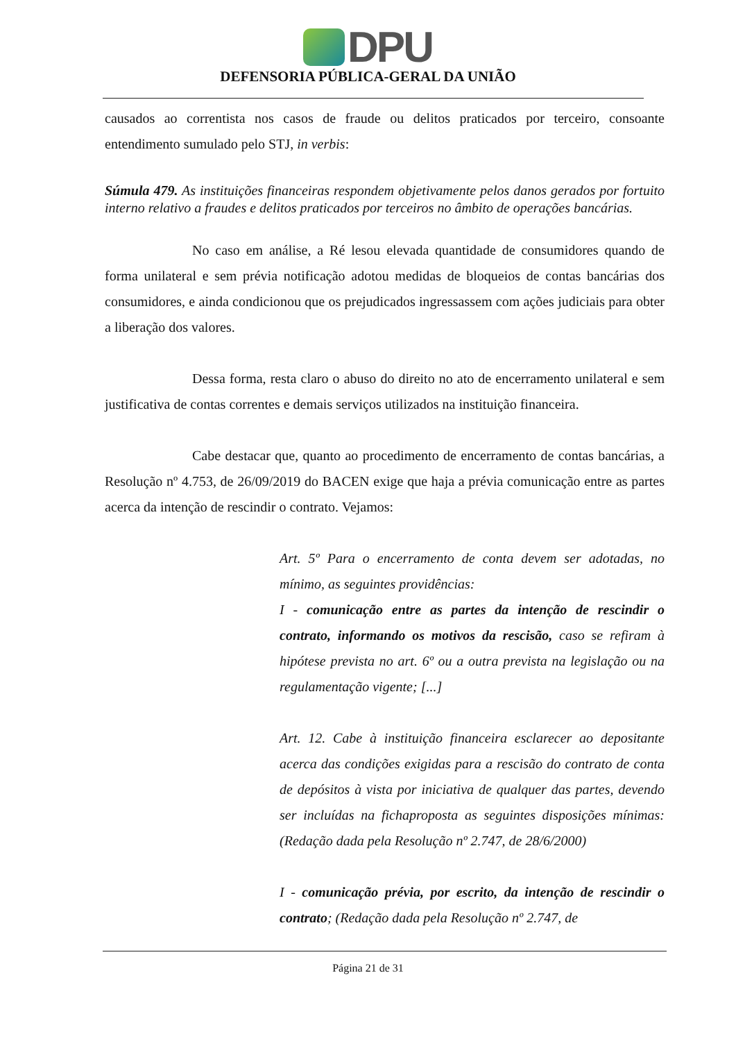DPU
DEFENSORIA PÚBLICA-GERAL DA UNIÃO
causados ao correntista nos casos de fraude ou delitos praticados por terceiro, consoante entendimento sumulado pelo STJ, in verbis:
Súmula 479. As instituições financeiras respondem objetivamente pelos danos gerados por fortuito interno relativo a fraudes e delitos praticados por terceiros no âmbito de operações bancárias.
No caso em análise, a Ré lesou elevada quantidade de consumidores quando de forma unilateral e sem prévia notificação adotou medidas de bloqueios de contas bancárias dos consumidores, e ainda condicionou que os prejudicados ingressassem com ações judiciais para obter a liberação dos valores.
Dessa forma, resta claro o abuso do direito no ato de encerramento unilateral e sem justificativa de contas correntes e demais serviços utilizados na instituição financeira.
Cabe destacar que, quanto ao procedimento de encerramento de contas bancárias, a Resolução nº 4.753, de 26/09/2019 do BACEN exige que haja a prévia comunicação entre as partes acerca da intenção de rescindir o contrato. Vejamos:
Art. 5º Para o encerramento de conta devem ser adotadas, no mínimo, as seguintes providências:
I - comunicação entre as partes da intenção de rescindir o contrato, informando os motivos da rescisão, caso se refiram à hipótese prevista no art. 6º ou a outra prevista na legislação ou na regulamentação vigente; [...]
Art. 12. Cabe à instituição financeira esclarecer ao depositante acerca das condições exigidas para a rescisão do contrato de conta de depósitos à vista por iniciativa de qualquer das partes, devendo ser incluídas na fichaproposta as seguintes disposições mínimas: (Redação dada pela Resolução nº 2.747, de 28/6/2000)
I - comunicação prévia, por escrito, da intenção de rescindir o contrato; (Redação dada pela Resolução nº 2.747, de
Página 21 de 31